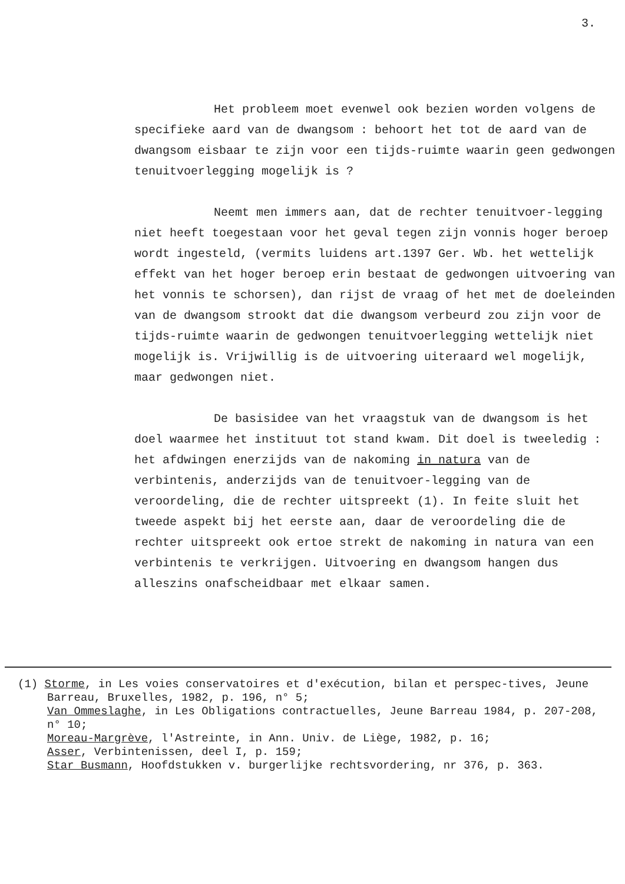3.
Het probleem moet evenwel ook bezien worden volgens de specifieke aard van de dwangsom : behoort het tot de aard van de dwangsom eisbaar te zijn voor een tijds-ruimte waarin geen gedwongen tenuitvoerlegging mogelijk is ?
Neemt men immers aan, dat de rechter tenuitvoer-legging niet heeft toegestaan voor het geval tegen zijn vonnis hoger beroep wordt ingesteld, (vermits luidens art.1397 Ger. Wb. het wettelijk effekt van het hoger beroep erin bestaat de gedwongen uitvoering van het vonnis te schorsen), dan rijst de vraag of het met de doeleinden van de dwangsom strookt dat die dwangsom verbeurd zou zijn voor de tijds-ruimte waarin de gedwongen tenuitvoerlegging wettelijk niet mogelijk is. Vrijwillig is de uitvoering uiteraard wel mogelijk, maar gedwongen niet.
De basisidee van het vraagstuk van de dwangsom is het doel waarmee het instituut tot stand kwam. Dit doel is tweeledig : het afdwingen enerzijds van de nakoming in natura van de verbintenis, anderzijds van de tenuitvoer-legging van de veroordeling, die de rechter uitspreekt (1). In feite sluit het tweede aspekt bij het eerste aan, daar de veroordeling die de rechter uitspreekt ook ertoe strekt de nakoming in natura van een verbintenis te verkrijgen. Uitvoering en dwangsom hangen dus alleszins onafscheidbaar met elkaar samen.
(1) Storme, in Les voies conservatoires et d'exécution, bilan et perspec-tives, Jeune Barreau, Bruxelles, 1982, p. 196, n° 5;
Van Ommeslaghe, in Les Obligations contractuelles, Jeune Barreau 1984, p. 207-208, n° 10;
Moreau-Margrève, l'Astreinte, in Ann. Univ. de Liège, 1982, p. 16;
Asser, Verbintenissen, deel I, p. 159;
Star Busmann, Hoofdstukken v. burgerlijke rechtsvordering, nr 376, p. 363.